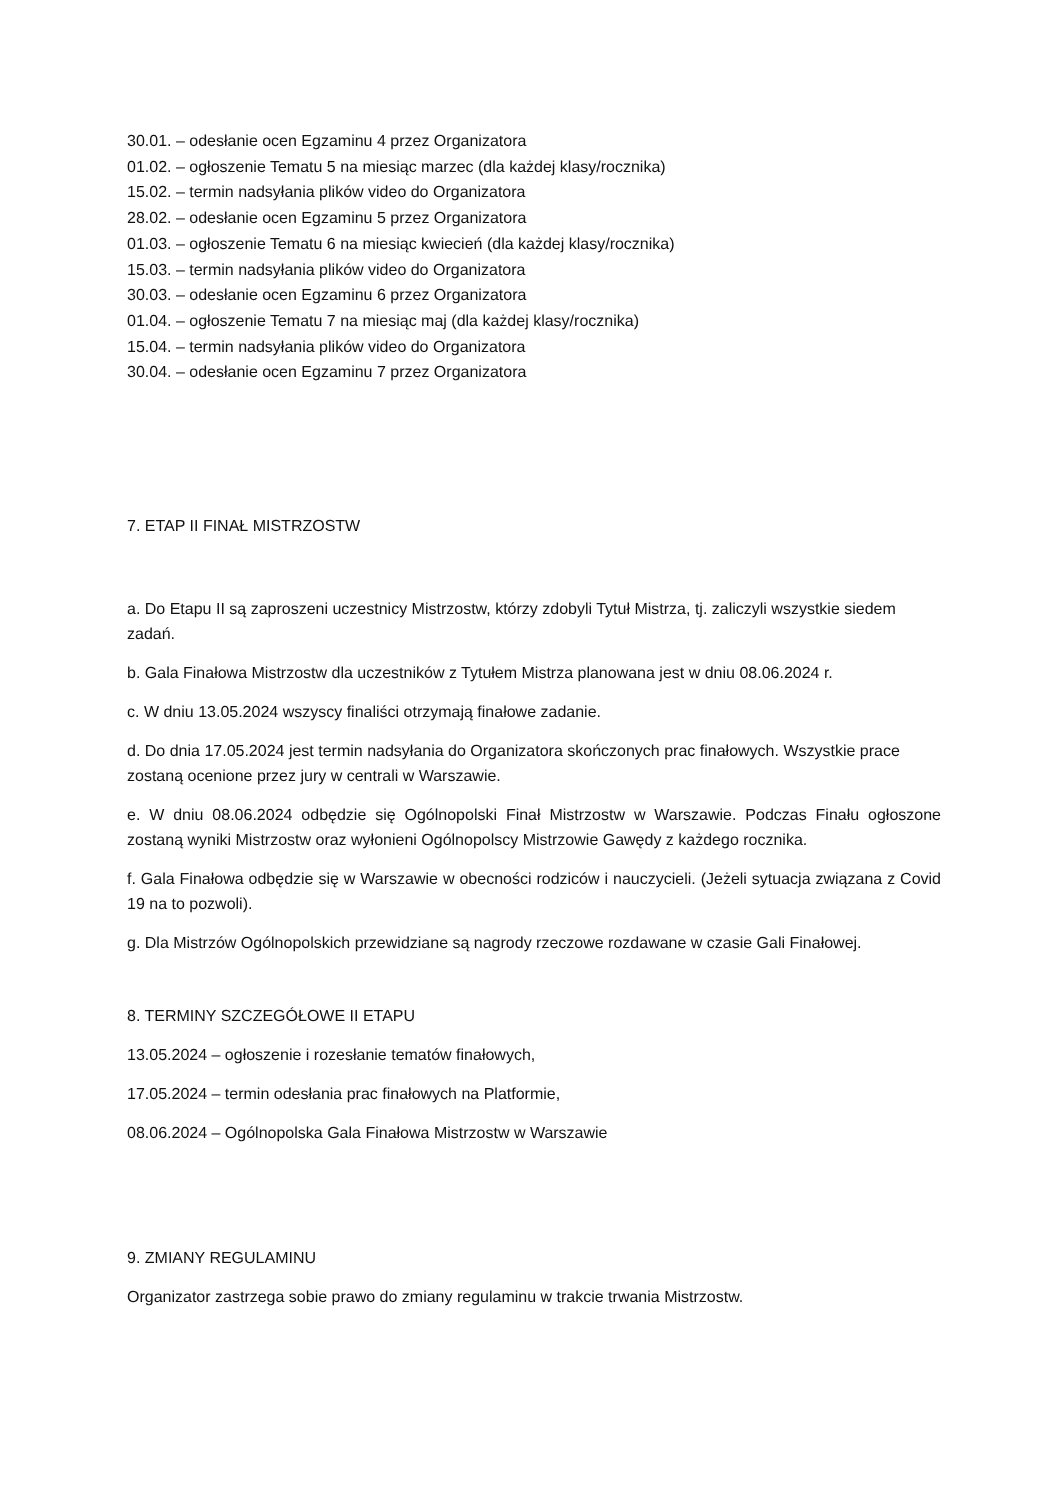30.01. – odesłanie ocen Egzaminu 4 przez Organizatora
01.02. – ogłoszenie Tematu 5 na miesiąc marzec (dla każdej klasy/rocznika)
15.02. – termin nadsyłania plików video do Organizatora
28.02. – odesłanie ocen Egzaminu 5 przez Organizatora
01.03. – ogłoszenie Tematu 6 na miesiąc kwiecień (dla każdej klasy/rocznika)
15.03. – termin nadsyłania plików video do Organizatora
30.03. – odesłanie ocen Egzaminu 6 przez Organizatora
01.04. – ogłoszenie Tematu 7 na miesiąc maj (dla każdej klasy/rocznika)
15.04. – termin nadsyłania plików video do Organizatora
30.04. – odesłanie ocen Egzaminu 7 przez Organizatora
7. ETAP II FINAŁ MISTRZOSTW
a. Do Etapu II są zaproszeni uczestnicy Mistrzostw, którzy zdobyli Tytuł Mistrza, tj. zaliczyli wszystkie siedem zadań.
b. Gala Finałowa Mistrzostw dla uczestników z Tytułem Mistrza planowana jest w dniu 08.06.2024 r.
c. W dniu 13.05.2024 wszyscy finaliści otrzymają finałowe zadanie.
d. Do dnia 17.05.2024 jest termin nadsyłania do Organizatora skończonych prac finałowych. Wszystkie prace zostaną ocenione przez jury w centrali w Warszawie.
e. W dniu 08.06.2024 odbędzie się Ogólnopolski Finał Mistrzostw w Warszawie. Podczas Finału ogłoszone zostaną wyniki Mistrzostw oraz wyłonieni Ogólnopolscy Mistrzowie Gawędy z każdego rocznika.
f. Gala Finałowa odbędzie się w Warszawie w obecności rodziców i nauczycieli. (Jeżeli sytuacja związana z Covid 19 na to pozwoli).
g. Dla Mistrzów Ogólnopolskich przewidziane są nagrody rzeczowe rozdawane w czasie Gali Finałowej.
8. TERMINY SZCZEGÓŁOWE II ETAPU
13.05.2024 – ogłoszenie i rozesłanie tematów finałowych,
17.05.2024 – termin odesłania prac finałowych na Platformie,
08.06.2024 – Ogólnopolska Gala Finałowa Mistrzostw w Warszawie
9. ZMIANY REGULAMINU
Organizator zastrzega sobie prawo do zmiany regulaminu w trakcie trwania Mistrzostw.